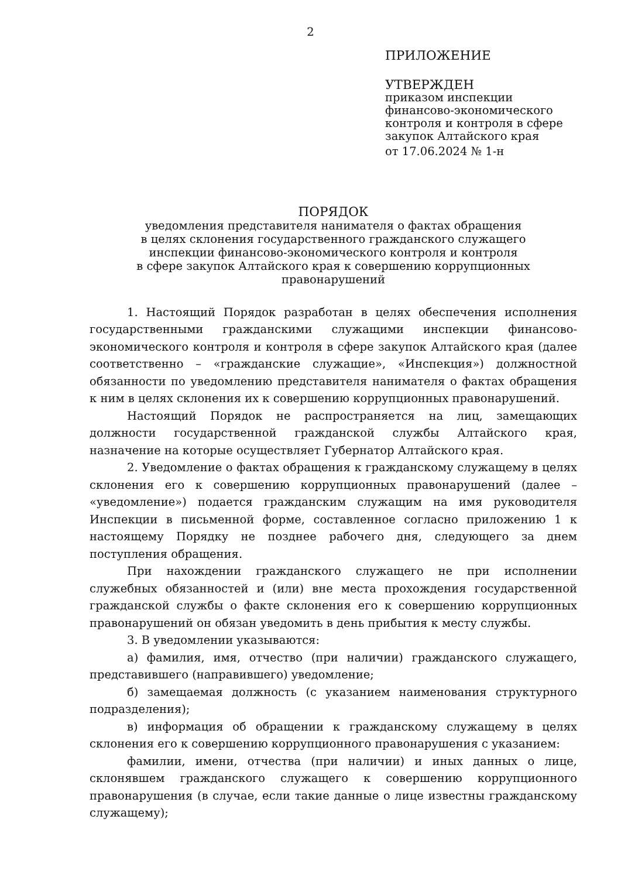2
ПРИЛОЖЕНИЕ
УТВЕРЖДЕН
приказом инспекции
финансово-экономического
контроля и контроля в сфере
закупок Алтайского края
от 17.06.2024 № 1-н
ПОРЯДОК
уведомления представителя нанимателя о фактах обращения
в целях склонения государственного гражданского служащего
инспекции финансово-экономического контроля и контроля
в сфере закупок Алтайского края к совершению коррупционных
правонарушений
1. Настоящий Порядок разработан в целях обеспечения исполнения государственными гражданскими служащими инспекции финансово-экономического контроля и контроля в сфере закупок Алтайского края (далее соответственно – «гражданские служащие», «Инспекция») должностной обязанности по уведомлению представителя нанимателя о фактах обращения к ним в целях склонения их к совершению коррупционных правонарушений.
Настоящий Порядок не распространяется на лиц, замещающих должности государственной гражданской службы Алтайского края, назначение на которые осуществляет Губернатор Алтайского края.
2. Уведомление о фактах обращения к гражданскому служащему в целях склонения его к совершению коррупционных правонарушений (далее – «уведомление») подается гражданским служащим на имя руководителя Инспекции в письменной форме, составленное согласно приложению 1 к настоящему Порядку не позднее рабочего дня, следующего за днем поступления обращения.
При нахождении гражданского служащего не при исполнении служебных обязанностей и (или) вне места прохождения государственной гражданской службы о факте склонения его к совершению коррупционных правонарушений он обязан уведомить в день прибытия к месту службы.
3. В уведомлении указываются:
а) фамилия, имя, отчество (при наличии) гражданского служащего, представившего (направившего) уведомление;
б) замещаемая должность (с указанием наименования структурного подразделения);
в) информация об обращении к гражданскому служащему в целях склонения его к совершению коррупционного правонарушения с указанием:
фамилии, имени, отчества (при наличии) и иных данных о лице, склонявшем гражданского служащего к совершению коррупционного правонарушения (в случае, если такие данные о лице известны гражданскому служащему);